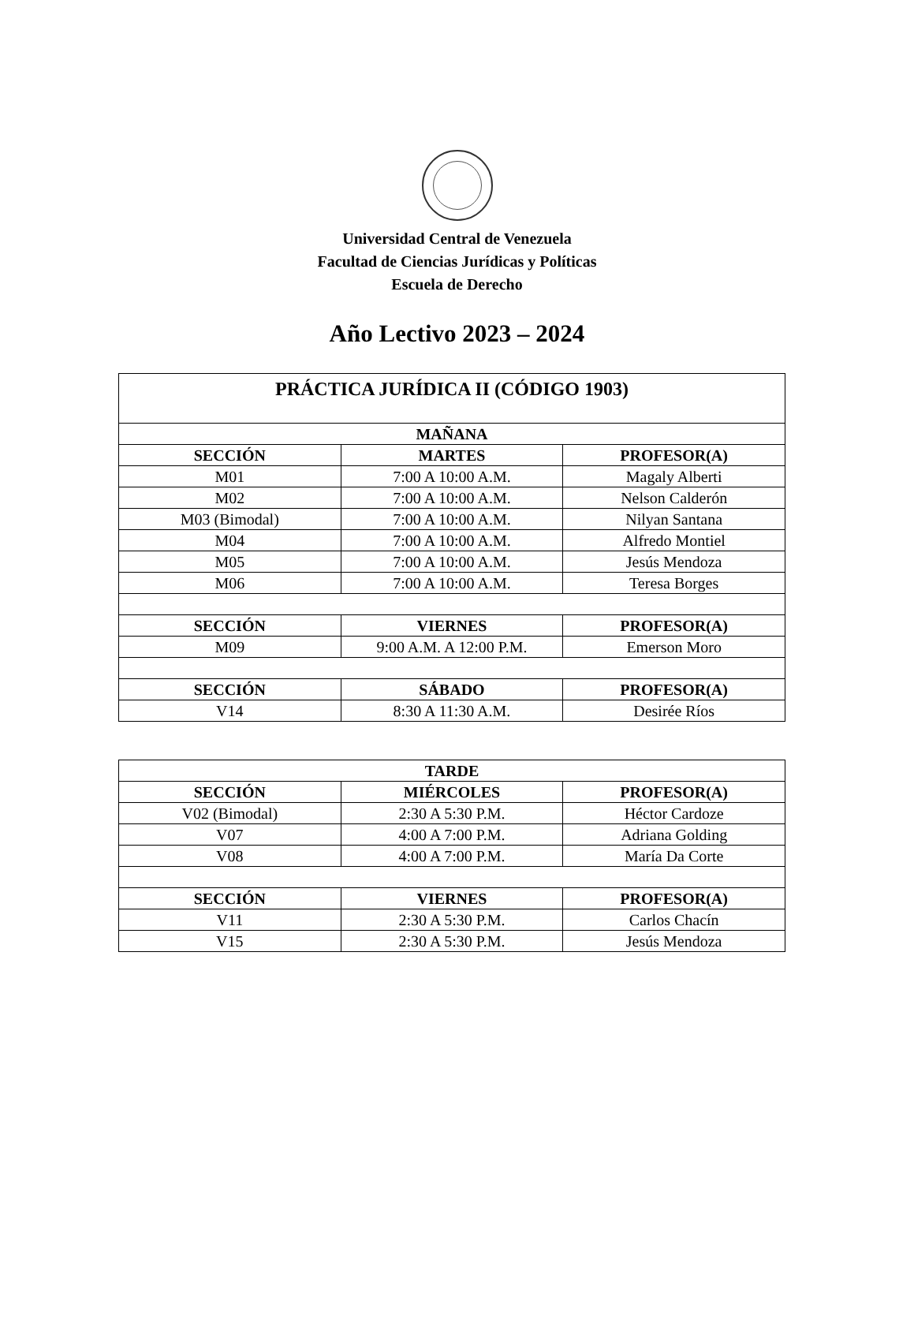Universidad Central de Venezuela
Facultad de Ciencias Jurídicas y Políticas
Escuela de Derecho
Año Lectivo 2023 – 2024
| PRÁCTICA JURÍDICA II (CÓDIGO 1903) | | |
| --- | --- | --- |
| MAÑANA | | |
| SECCIÓN | MARTES | PROFESOR(A) |
| M01 | 7:00 A 10:00 A.M. | Magaly Alberti |
| M02 | 7:00 A 10:00 A.M. | Nelson Calderón |
| M03 (Bimodal) | 7:00 A 10:00 A.M. | Nilyan Santana |
| M04 | 7:00 A 10:00 A.M. | Alfredo Montiel |
| M05 | 7:00 A 10:00 A.M. | Jesús Mendoza |
| M06 | 7:00 A 10:00 A.M. | Teresa Borges |
| SECCIÓN | VIERNES | PROFESOR(A) |
| M09 | 9:00 A.M. A 12:00 P.M. | Emerson Moro |
| SECCIÓN | SÁBADO | PROFESOR(A) |
| V14 | 8:30 A 11:30 A.M. | Desirée Ríos |
| TARDE | | |
| --- | --- | --- |
| SECCIÓN | MIÉRCOLES | PROFESOR(A) |
| V02 (Bimodal) | 2:30 A 5:30 P.M. | Héctor Cardoze |
| V07 | 4:00 A 7:00 P.M. | Adriana Golding |
| V08 | 4:00 A 7:00 P.M. | María Da Corte |
| SECCIÓN | VIERNES | PROFESOR(A) |
| V11 | 2:30 A 5:30 P.M. | Carlos Chacín |
| V15 | 2:30 A 5:30 P.M. | Jesús Mendoza |